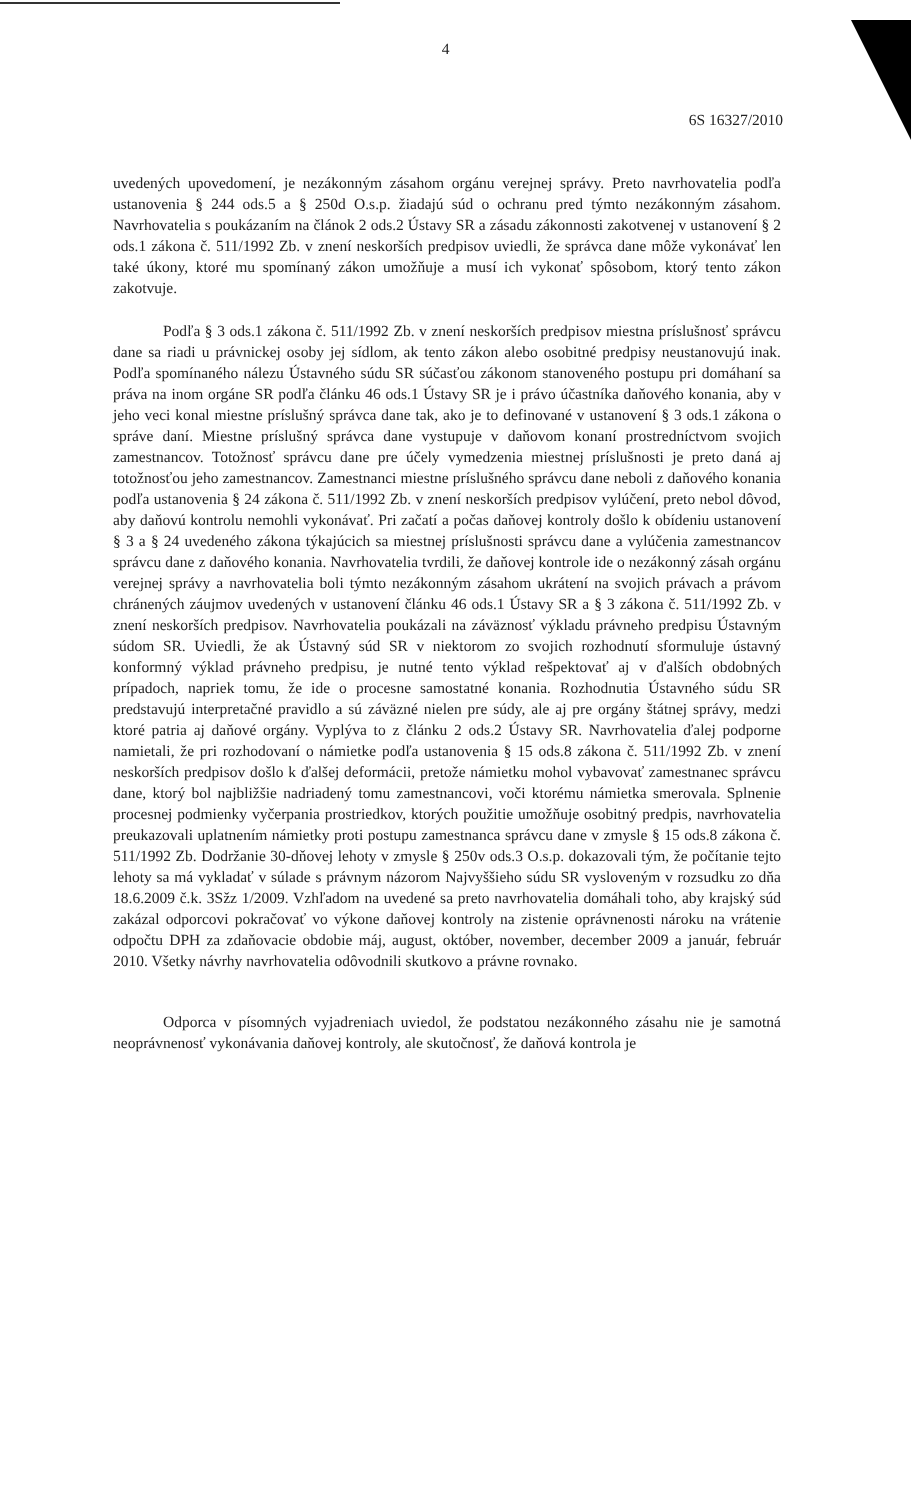4
6S 16327/2010
uvedených upovedomení, je nezákonným zásahom orgánu verejnej správy. Preto navrhovatelia podľa ustanovenia § 244 ods.5 a § 250d O.s.p. žiadajú súd o ochranu pred týmto nezákonným zásahom. Navrhovatelia s poukázaním na článok 2 ods.2 Ústavy SR a zásadu zákonnosti zakotvenej v ustanovení § 2 ods.1 zákona č. 511/1992 Zb. v znení neskorších predpisov uviedli, že správca dane môže vykonávať len také úkony, ktoré mu spomínaný zákon umožňuje a musí ich vykonať spôsobom, ktorý tento zákon zakotvuje.
Podľa § 3 ods.1 zákona č. 511/1992 Zb. v znení neskorších predpisov miestna príslušnosť správcu dane sa riadi u právnickej osoby jej sídlom, ak tento zákon alebo osobitné predpisy neustanovujú inak. Podľa spomínaného nálezu Ústavného súdu SR súčasťou zákonom stanoveného postupu pri domáhaní sa práva na inom orgáne SR podľa článku 46 ods.1 Ústavy SR je i právo účastníka daňového konania, aby v jeho veci konal miestne príslušný správca dane tak, ako je to definované v ustanovení § 3 ods.1 zákona o správe daní. Miestne príslušný správca dane vystupuje v daňovom konaní prostredníctvom svojich zamestnancov. Totožnosť správcu dane pre účely vymedzenia miestnej príslušnosti je preto daná aj totožnosťou jeho zamestnancov. Zamestnanci miestne príslušného správcu dane neboli z daňového konania podľa ustanovenia § 24 zákona č. 511/1992 Zb. v znení neskorších predpisov vylúčení, preto nebol dôvod, aby daňovú kontrolu nemohli vykonávať. Pri začatí a počas daňovej kontroly došlo k obídeniu ustanovení § 3 a § 24 uvedeného zákona týkajúcich sa miestnej príslušnosti správcu dane a vylúčenia zamestnancov správcu dane z daňového konania. Navrhovatelia tvrdili, že daňovej kontrole ide o nezákonný zásah orgánu verejnej správy a navrhovatelia boli týmto nezákonným zásahom ukrátení na svojich právach a právom chránených záujmov uvedených v ustanovení článku 46 ods.1 Ústavy SR a § 3 zákona č. 511/1992 Zb. v znení neskorších predpisov. Navrhovatelia poukázali na záväznosť výkladu právneho predpisu Ústavným súdom SR. Uviedli, že ak Ústavný súd SR v niektorom zo svojich rozhodnutí sformuluje ústavný konformný výklad právneho predpisu, je nutné tento výklad rešpektovať aj v ďalších obdobných prípadoch, napriek tomu, že ide o procesne samostatné konania. Rozhodnutia Ústavného súdu SR predstavujú interpretačné pravidlo a sú záväzné nielen pre súdy, ale aj pre orgány štátnej správy, medzi ktoré patria aj daňové orgány. Vyplýva to z článku 2 ods.2 Ústavy SR. Navrhovatelia ďalej podporne namietali, že pri rozhodovaní o námietke podľa ustanovenia § 15 ods.8 zákona č. 511/1992 Zb. v znení neskorších predpisov došlo k ďalšej deformácii, pretože námietku mohol vybavovať zamestnanec správcu dane, ktorý bol najbližšie nadriadený tomu zamestnancovi, voči ktorému námietka smerovala. Splnenie procesnej podmienky vyčerpania prostriedkov, ktorých použitie umožňuje osobitný predpis, navrhovatelia preukazovali uplatnením námietky proti postupu zamestnanca správcu dane v zmysle § 15 ods.8 zákona č. 511/1992 Zb. Dodržanie 30-dňovej lehoty v zmysle § 250v ods.3 O.s.p. dokazovali tým, že počítanie tejto lehoty sa má vykladať v súlade s právnym názorom Najvyššieho súdu SR vysloveným v rozsudku zo dňa 18.6.2009 č.k. 3Sžz 1/2009. Vzhľadom na uvedené sa preto navrhovatelia domáhali toho, aby krajský súd zakázal odporcovi pokračovať vo výkone daňovej kontroly na zistenie oprávnenosti nároku na vrátenie odpočtu DPH za zdaňovacie obdobie máj, august, október, november, december 2009 a január, február 2010. Všetky návrhy navrhovatelia odôvodnili skutkovo a právne rovnako.
Odporca v písomných vyjadreniach uviedol, že podstatou nezákonného zásahu nie je samotná neoprávnenosť vykonávania daňovej kontroly, ale skutočnosť, že daňová kontrola je